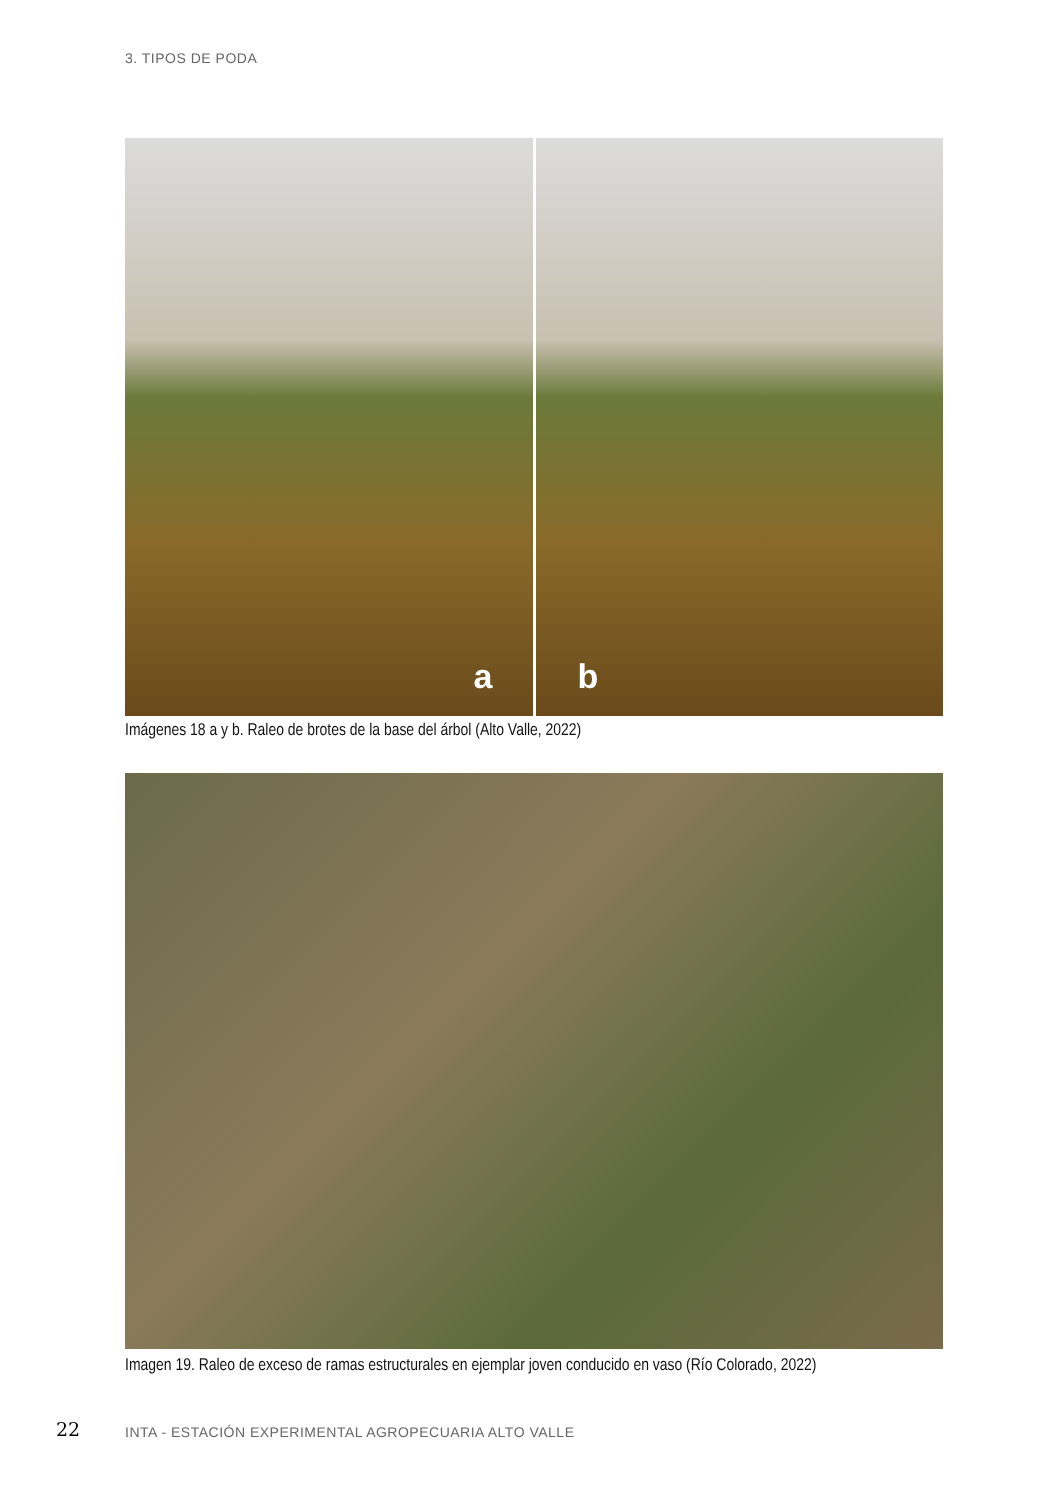3. TIPOS DE PODA
a
b
Imágenes 18 a y b. Raleo de brotes de la base del árbol (Alto Valle, 2022)
Imagen 19. Raleo de exceso de ramas estructurales en ejemplar joven conducido en vaso (Río Colorado, 2022)
22
INTA - ESTACIÓN EXPERIMENTAL AGROPECUARIA ALTO VALLE